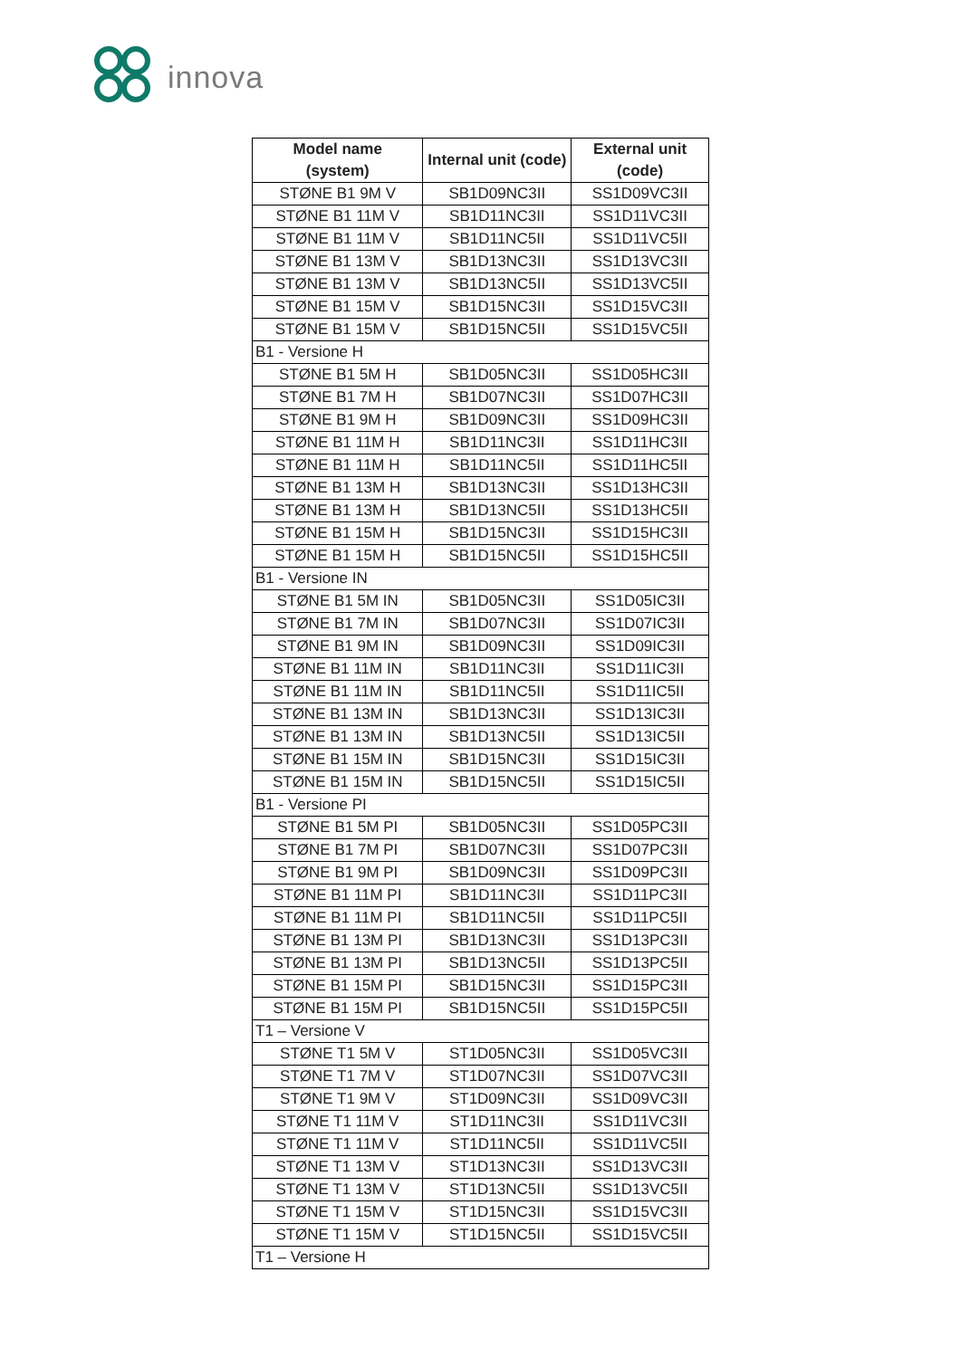innova
| Model name (system) | Internal unit (code) | External unit (code) |
| --- | --- | --- |
| STØNE B1 9M V | SB1D09NC3II | SS1D09VC3II |
| STØNE B1 11M V | SB1D11NC3II | SS1D11VC3II |
| STØNE B1 11M V | SB1D11NC5II | SS1D11VC5II |
| STØNE B1 13M V | SB1D13NC3II | SS1D13VC3II |
| STØNE B1 13M V | SB1D13NC5II | SS1D13VC5II |
| STØNE B1 15M V | SB1D15NC3II | SS1D15VC3II |
| STØNE B1 15M V | SB1D15NC5II | SS1D15VC5II |
| B1 - Versione H | | |
| STØNE B1 5M H | SB1D05NC3II | SS1D05HC3II |
| STØNE B1 7M H | SB1D07NC3II | SS1D07HC3II |
| STØNE B1 9M H | SB1D09NC3II | SS1D09HC3II |
| STØNE B1 11M H | SB1D11NC3II | SS1D11HC3II |
| STØNE B1 11M H | SB1D11NC5II | SS1D11HC5II |
| STØNE B1 13M H | SB1D13NC3II | SS1D13HC3II |
| STØNE B1 13M H | SB1D13NC5II | SS1D13HC5II |
| STØNE B1 15M H | SB1D15NC3II | SS1D15HC3II |
| STØNE B1 15M H | SB1D15NC5II | SS1D15HC5II |
| B1 - Versione IN | | |
| STØNE B1 5M IN | SB1D05NC3II | SS1D05IC3II |
| STØNE B1 7M IN | SB1D07NC3II | SS1D07IC3II |
| STØNE B1 9M IN | SB1D09NC3II | SS1D09IC3II |
| STØNE B1 11M IN | SB1D11NC3II | SS1D11IC3II |
| STØNE B1 11M IN | SB1D11NC5II | SS1D11IC5II |
| STØNE B1 13M IN | SB1D13NC3II | SS1D13IC3II |
| STØNE B1 13M IN | SB1D13NC5II | SS1D13IC5II |
| STØNE B1 15M IN | SB1D15NC3II | SS1D15IC3II |
| STØNE B1 15M IN | SB1D15NC5II | SS1D15IC5II |
| B1 - Versione PI | | |
| STØNE B1 5M PI | SB1D05NC3II | SS1D05PC3II |
| STØNE B1 7M PI | SB1D07NC3II | SS1D07PC3II |
| STØNE B1 9M PI | SB1D09NC3II | SS1D09PC3II |
| STØNE B1 11M PI | SB1D11NC3II | SS1D11PC3II |
| STØNE B1 11M PI | SB1D11NC5II | SS1D11PC5II |
| STØNE B1 13M PI | SB1D13NC3II | SS1D13PC3II |
| STØNE B1 13M PI | SB1D13NC5II | SS1D13PC5II |
| STØNE B1 15M PI | SB1D15NC3II | SS1D15PC3II |
| STØNE B1 15M PI | SB1D15NC5II | SS1D15PC5II |
| T1 – Versione V | | |
| STØNE T1 5M V | ST1D05NC3II | SS1D05VC3II |
| STØNE T1 7M V | ST1D07NC3II | SS1D07VC3II |
| STØNE T1 9M V | ST1D09NC3II | SS1D09VC3II |
| STØNE T1 11M V | ST1D11NC3II | SS1D11VC3II |
| STØNE T1 11M V | ST1D11NC5II | SS1D11VC5II |
| STØNE T1 13M V | ST1D13NC3II | SS1D13VC3II |
| STØNE T1 13M V | ST1D13NC5II | SS1D13VC5II |
| STØNE T1 15M V | ST1D15NC3II | SS1D15VC3II |
| STØNE T1 15M V | ST1D15NC5II | SS1D15VC5II |
| T1 – Versione H | | |